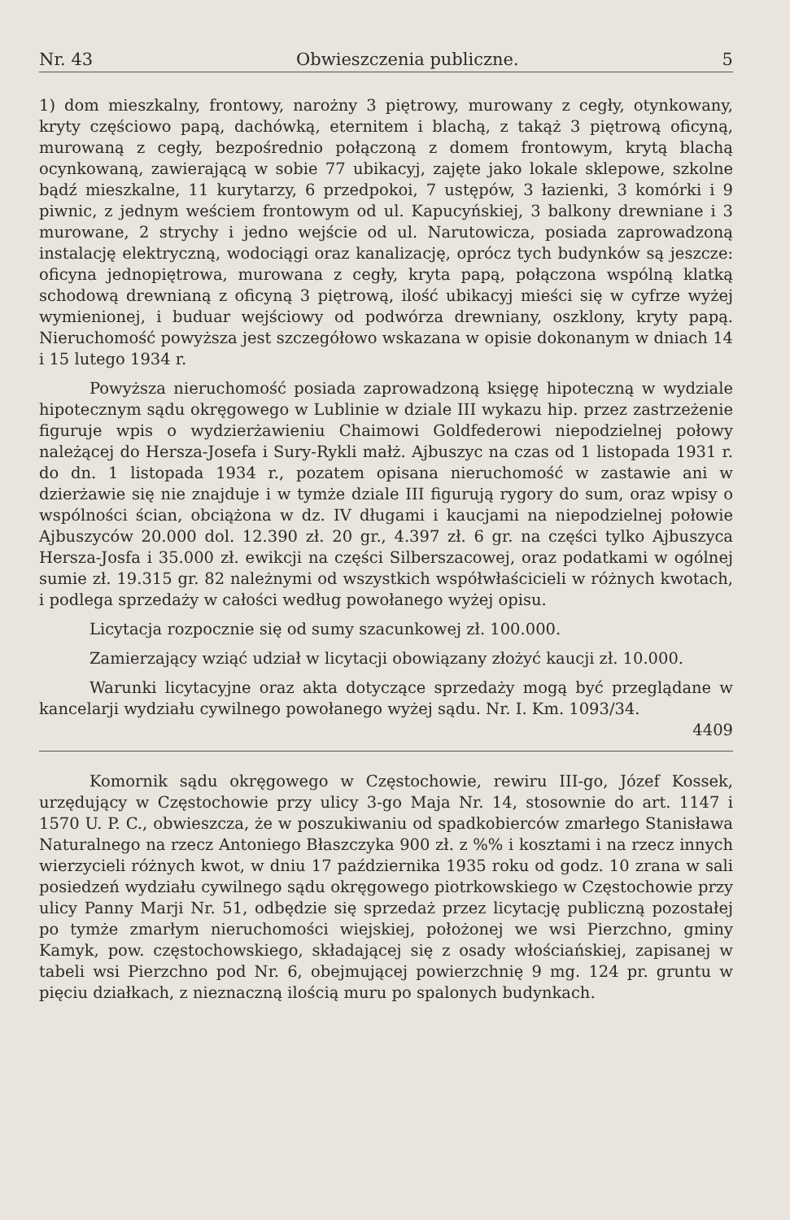Nr. 43 Obwieszczenia publiczne. 5
1) dom mieszkalny, frontowy, narożny 3 piętrowy, murowany z cegły, otynkowany, kryty częściowo papą, dachówką, eternitem i blachą, z takąż 3 piętrową oficyną, murowaną z cegły, bezpośrednio połączoną z domem frontowym, krytą blachą ocynkowaną, zawierającą w sobie 77 ubikacyj, zajęte jako lokale sklepowe, szkolne bądź mieszkalne, 11 kurytarzy, 6 przedpokoi, 7 ustępów, 3 łazienki, 3 komórki i 9 piwnic, z jednym weściem frontowym od ul. Kapucyńskiej, 3 balkony drewniane i 3 murowane, 2 strychy i jedno wejście od ul. Narutowicza, posiada zaprowadzoną instalację elektryczną, wodociągi oraz kanalizację, oprócz tych budynków są jeszcze: oficyna jednopiętrowa, murowana z cegły, kryta papą, połączona wspólną klatką schodową drewnianą z oficyną 3 piętrową, ilość ubikacyj mieści się w cyfrze wyżej wymienionej, i buduar wejściowy od podwórza drewniany, oszklony, kryty papą. Nieruchomość powyższa jest szczegółowo wskazana w opisie dokonanym w dniach 14 i 15 lutego 1934 r.
Powyższa nieruchomość posiada zaprowadzoną księgę hipoteczną w wydziale hipotecznym sądu okręgowego w Lublinie w dziale III wykazu hip. przez zastrzeżenie figuruje wpis o wydzierżawieniu Chaimowi Goldfederowi niepodzielnej połowy należącej do Hersza-Josefa i Sury-Rykli małż. Ajbuszyc na czas od 1 listopada 1931 r. do dn. 1 listopada 1934 r., pozatem opisana nieruchomość w zastawie ani w dzierżawie się nie znajduje i w tymże dziale III figurują rygory do sum, oraz wpisy o wspólności ścian, obciążona w dz. IV długami i kaucjami na niepodzielnej połowie Ajbuszyców 20.000 dol. 12.390 zł. 20 gr., 4.397 zł. 6 gr. na części tylko Ajbuszyca Hersza-Josfa i 35.000 zł. ewikcji na części Silberszacowej, oraz podatkami w ogólnej sumie zł. 19.315 gr. 82 należnymi od wszystkich współwłaścicieli w różnych kwotach, i podlega sprzedaży w całości według powołanego wyżej opisu.
Licytacja rozpocznie się od sumy szacunkowej zł. 100.000.
Zamierzający wziąć udział w licytacji obowiązany złożyć kaucji zł. 10.000.
Warunki licytacyjne oraz akta dotyczące sprzedaży mogą być przeglądane w kancelarji wydziału cywilnego powołanego wyżej sądu. Nr. I. Km. 1093/34.
4409
Komornik sądu okręgowego w Częstochowie, rewiru III-go, Józef Kossek, urzędujący w Częstochowie przy ulicy 3-go Maja Nr. 14, stosownie do art. 1147 i 1570 U. P. C., obwieszcza, że w poszukiwaniu od spadkobierców zmarłego Stanisława Naturalnego na rzecz Antoniego Błaszczyka 900 zł. z %% i kosztami i na rzecz innych wierzycieli różnych kwot, w dniu 17 października 1935 roku od godz. 10 zrana w sali posiedzeń wydziału cywilnego sądu okręgowego piotrkowskiego w Częstochowie przy ulicy Panny Marji Nr. 51, odbędzie się sprzedaż przez licytację publiczną pozostałej po tymże zmarłym nieruchomości wiejskiej, położonej we wsi Pierzchno, gminy Kamyk, pow. częstochowskiego, składającej się z osady włościańskiej, zapisanej w tabeli wsi Pierzchno pod Nr. 6, obejmującej powierzchnię 9 mg. 124 pr. gruntu w pięciu działkach, z nieznaczną ilością muru po spalonych budynkach.